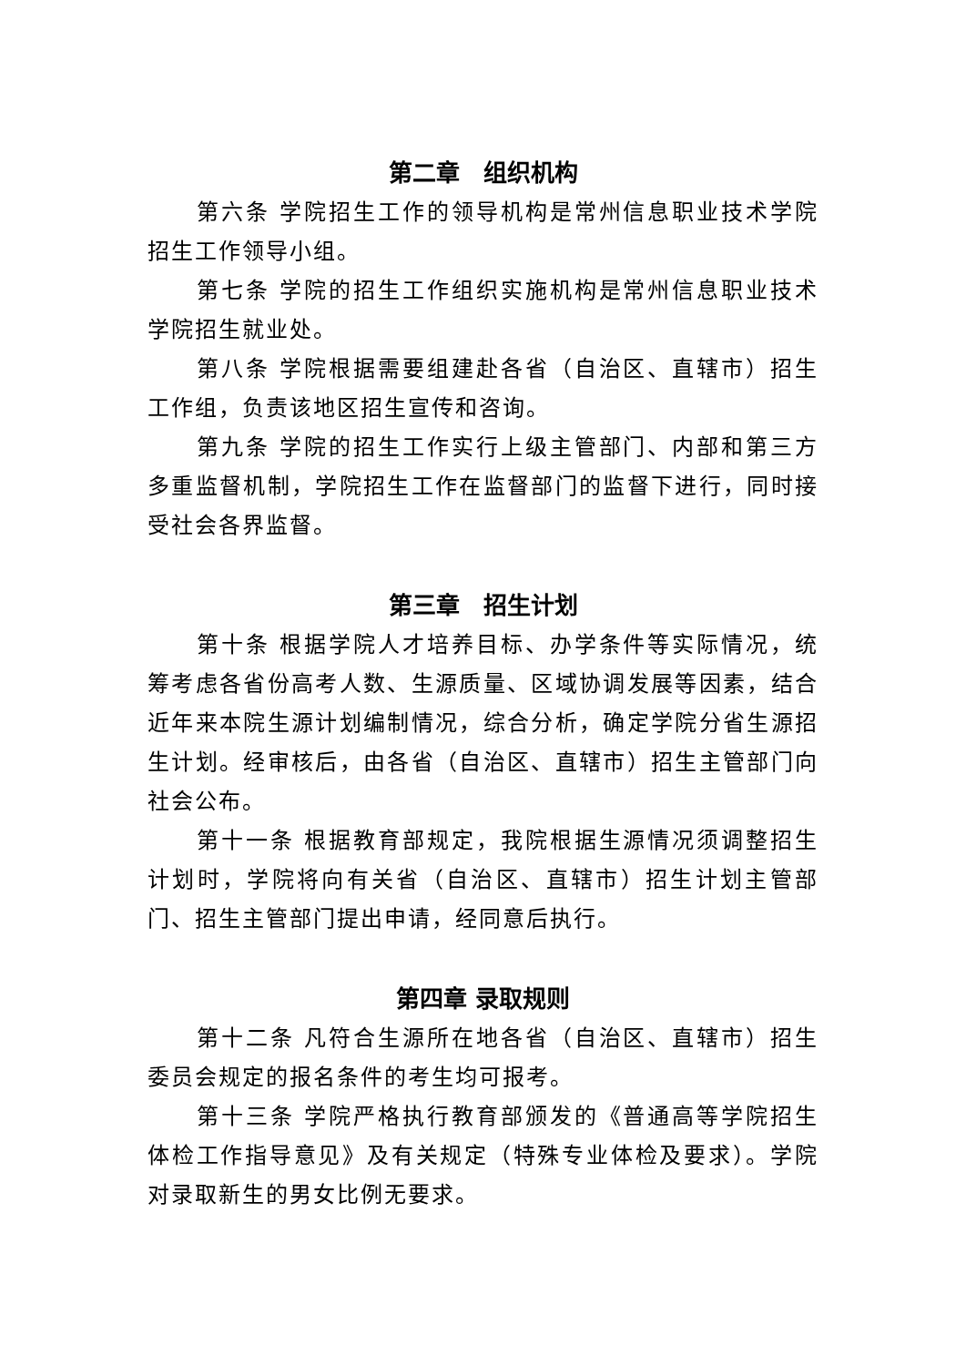第二章　组织机构
第六条 学院招生工作的领导机构是常州信息职业技术学院招生工作领导小组。
第七条 学院的招生工作组织实施机构是常州信息职业技术学院招生就业处。
第八条 学院根据需要组建赴各省（自治区、直辖市）招生工作组，负责该地区招生宣传和咨询。
第九条 学院的招生工作实行上级主管部门、内部和第三方多重监督机制，学院招生工作在监督部门的监督下进行，同时接受社会各界监督。
第三章　招生计划
第十条 根据学院人才培养目标、办学条件等实际情况，统筹考虑各省份高考人数、生源质量、区域协调发展等因素，结合近年来本院生源计划编制情况，综合分析，确定学院分省生源招生计划。经审核后，由各省（自治区、直辖市）招生主管部门向社会公布。
第十一条 根据教育部规定，我院根据生源情况须调整招生计划时，学院将向有关省（自治区、直辖市）招生计划主管部门、招生主管部门提出申请，经同意后执行。
第四章 录取规则
第十二条 凡符合生源所在地各省（自治区、直辖市）招生委员会规定的报名条件的考生均可报考。
第十三条 学院严格执行教育部颁发的《普通高等学院招生体检工作指导意见》及有关规定（特殊专业体检及要求）。学院对录取新生的男女比例无要求。